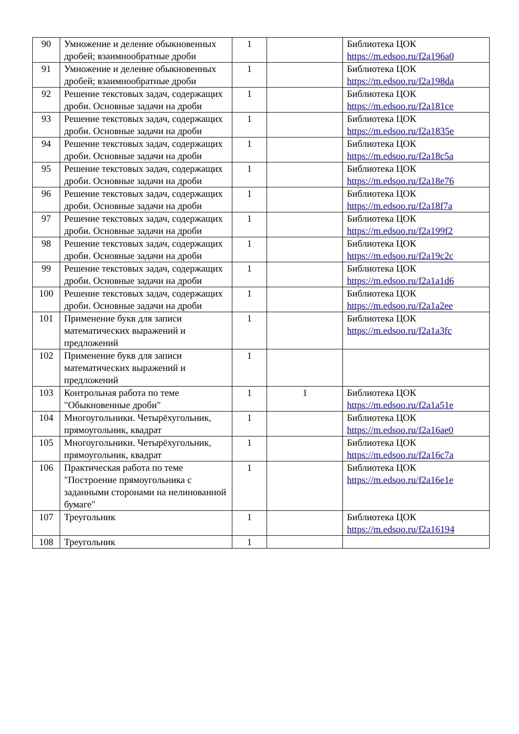| 90 | Умножение и деление обыкновенных дробей; взаимнообратные дроби | 1 | | Библиотека ЦОК https://m.edsoo.ru/f2a196a0 |
| 91 | Умножение и деление обыкновенных дробей; взаимнообратные дроби | 1 | | Библиотека ЦОК https://m.edsoo.ru/f2a198da |
| 92 | Решение текстовых задач, содержащих дроби. Основные задачи на дроби | 1 | | Библиотека ЦОК https://m.edsoo.ru/f2a181ce |
| 93 | Решение текстовых задач, содержащих дроби. Основные задачи на дроби | 1 | | Библиотека ЦОК https://m.edsoo.ru/f2a1835e |
| 94 | Решение текстовых задач, содержащих дроби. Основные задачи на дроби | 1 | | Библиотека ЦОК https://m.edsoo.ru/f2a18c5a |
| 95 | Решение текстовых задач, содержащих дроби. Основные задачи на дроби | 1 | | Библиотека ЦОК https://m.edsoo.ru/f2a18e76 |
| 96 | Решение текстовых задач, содержащих дроби. Основные задачи на дроби | 1 | | Библиотека ЦОК https://m.edsoo.ru/f2a18f7a |
| 97 | Решение текстовых задач, содержащих дроби. Основные задачи на дроби | 1 | | Библиотека ЦОК https://m.edsoo.ru/f2a199f2 |
| 98 | Решение текстовых задач, содержащих дроби. Основные задачи на дроби | 1 | | Библиотека ЦОК https://m.edsoo.ru/f2a19c2c |
| 99 | Решение текстовых задач, содержащих дроби. Основные задачи на дроби | 1 | | Библиотека ЦОК https://m.edsoo.ru/f2a1a1d6 |
| 100 | Решение текстовых задач, содержащих дроби. Основные задачи на дроби | 1 | | Библиотека ЦОК https://m.edsoo.ru/f2a1a2ee |
| 101 | Применение букв для записи математических выражений и предложений | 1 | | Библиотека ЦОК https://m.edsoo.ru/f2a1a3fc |
| 102 | Применение букв для записи математических выражений и предложений | 1 | | |
| 103 | Контрольная работа по теме "Обыкновенные дроби" | 1 | 1 | Библиотека ЦОК https://m.edsoo.ru/f2a1a51e |
| 104 | Многоугольники. Четырёхугольник, прямоугольник, квадрат | 1 | | Библиотека ЦОК https://m.edsoo.ru/f2a16ae0 |
| 105 | Многоугольники. Четырёхугольник, прямоугольник, квадрат | 1 | | Библиотека ЦОК https://m.edsoo.ru/f2a16c7a |
| 106 | Практическая работа по теме "Построение прямоугольника с заданными сторонами на нелинованной бумаге" | 1 | | Библиотека ЦОК https://m.edsoo.ru/f2a16e1e |
| 107 | Треугольник | 1 | | Библиотека ЦОК https://m.edsoo.ru/f2a16194 |
| 108 | Треугольник | 1 | | |